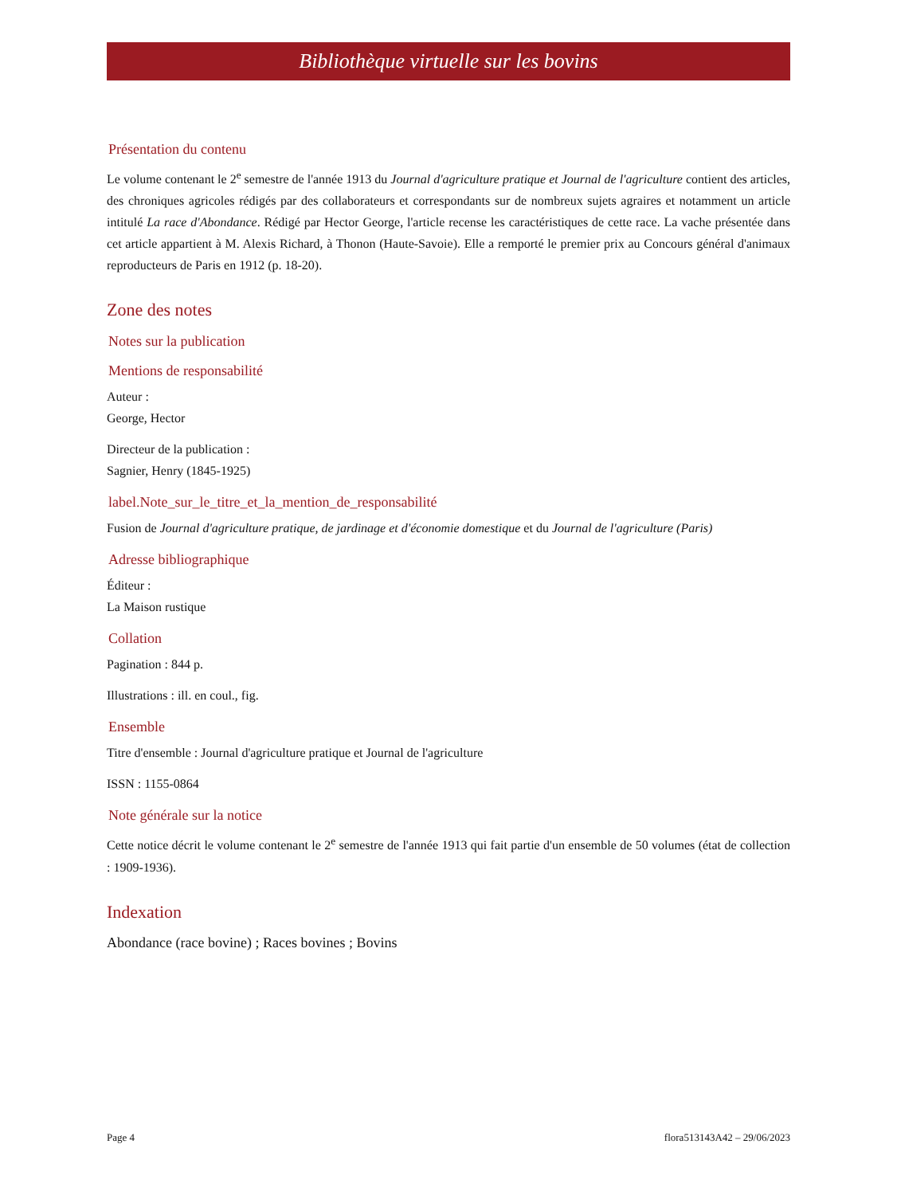Bibliothèque virtuelle sur les bovins
Présentation du contenu
Le volume contenant le 2<sup>e</sup> semestre de l'année 1913 du Journal d'agriculture pratique et Journal de l'agriculture contient des articles, des chroniques agricoles rédigés par des collaborateurs et correspondants sur de nombreux sujets agraires et notamment un article intitulé La race d'Abondance. Rédigé par Hector George, l'article recense les caractéristiques de cette race. La vache présentée dans cet article appartient à M. Alexis Richard, à Thonon (Haute-Savoie). Elle a remporté le premier prix au Concours général d'animaux reproducteurs de Paris en 1912 (p. 18-20).
Zone des notes
Notes sur la publication
Mentions de responsabilité
Auteur :
George, Hector
Directeur de la publication :
Sagnier, Henry (1845-1925)
label.Note_sur_le_titre_et_la_mention_de_responsabilité
Fusion de Journal d'agriculture pratique, de jardinage et d'économie domestique et du Journal de l'agriculture (Paris)
Adresse bibliographique
Éditeur :
La Maison rustique
Collation
Pagination : 844 p.
Illustrations : ill. en coul., fig.
Ensemble
Titre d'ensemble : Journal d'agriculture pratique et Journal de l'agriculture
ISSN : 1155-0864
Note générale sur la notice
Cette notice décrit le volume contenant le 2<sup>e</sup> semestre de l'année 1913 qui fait partie d'un ensemble de 50 volumes (état de collection : 1909-1936).
Indexation
Abondance (race bovine) ; Races bovines ; Bovins
Page 4 flora513143A42 – 29/06/2023